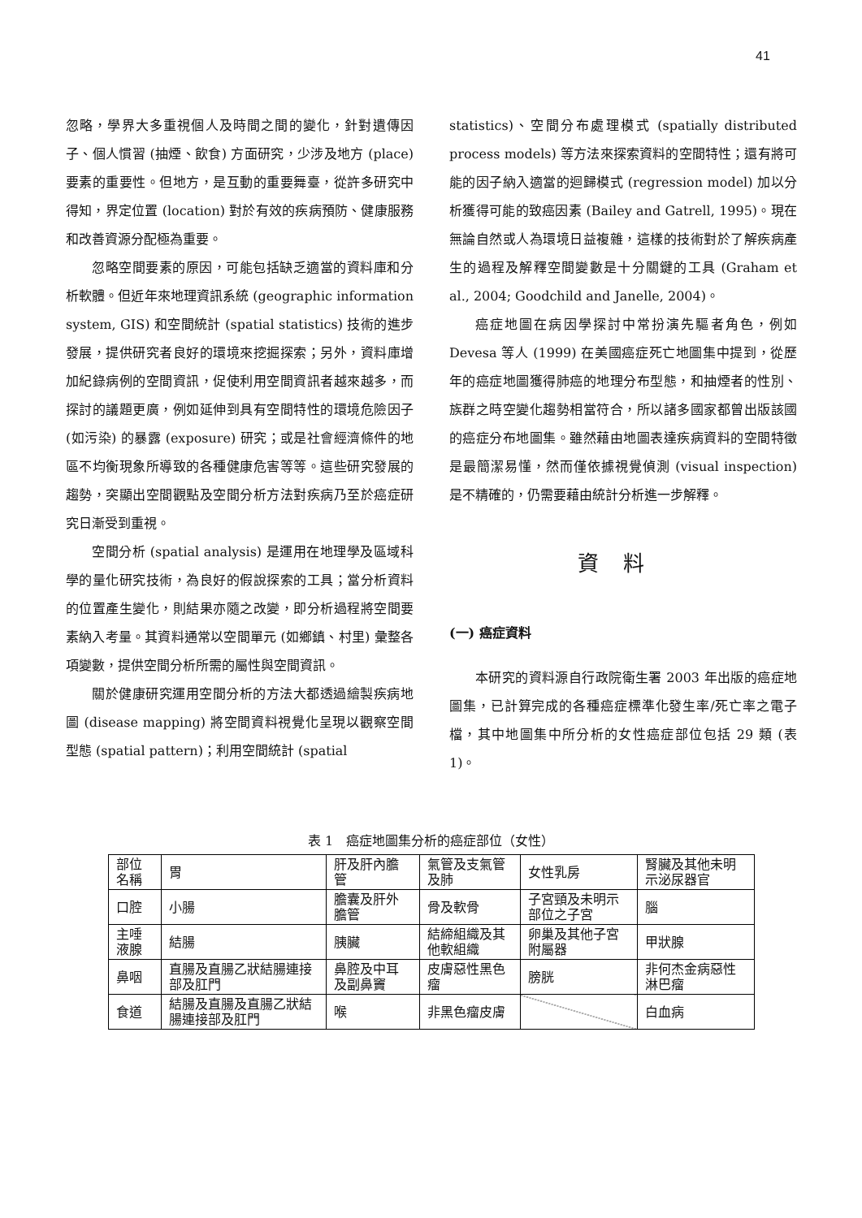41
忽略，學界大多重視個人及時間之間的變化，針對遺傳因子、個人慣習 (抽煙、飲食) 方面研究，少涉及地方 (place) 要素的重要性。但地方，是互動的重要舞臺，從許多研究中得知，界定位置 (location) 對於有效的疾病預防、健康服務和改善資源分配極為重要。
忽略空間要素的原因，可能包括缺乏適當的資料庫和分析軟體。但近年來地理資訊系統 (geographic information system, GIS) 和空間統計 (spatial statistics) 技術的進步發展，提供研究者良好的環境來挖掘探索；另外，資料庫增加紀錄病例的空間資訊，促使利用空間資訊者越來越多，而探討的議題更廣，例如延伸到具有空間特性的環境危險因子 (如污染) 的暴露 (exposure) 研究；或是社會經濟條件的地區不均衡現象所導致的各種健康危害等等。這些研究發展的趨勢，突顯出空間觀點及空間分析方法對疾病乃至於癌症研究日漸受到重視。
空間分析 (spatial analysis) 是運用在地理學及區域科學的量化研究技術，為良好的假說探索的工具；當分析資料的位置產生變化，則結果亦隨之改變，即分析過程將空間要素納入考量。其資料通常以空間單元 (如鄉鎮、村里) 彙整各項變數，提供空間分析所需的屬性與空間資訊。
關於健康研究運用空間分析的方法大都透過繪製疾病地圖 (disease mapping) 將空間資料視覺化呈現以觀察空間型態 (spatial pattern)；利用空間統計 (spatial
statistics)、空間分布處理模式 (spatially distributed process models) 等方法來探索資料的空間特性；還有將可能的因子納入適當的迴歸模式 (regression model) 加以分析獲得可能的致癌因素 (Bailey and Gatrell, 1995)。現在無論自然或人為環境日益複雜，這樣的技術對於了解疾病產生的過程及解釋空間變數是十分關鍵的工具 (Graham et al., 2004; Goodchild and Janelle, 2004)。
癌症地圖在病因學探討中常扮演先驅者角色，例如 Devesa 等人 (1999) 在美國癌症死亡地圖集中提到，從歷年的癌症地圖獲得肺癌的地理分布型態，和抽煙者的性別、族群之時空變化趨勢相當符合，所以諸多國家都曾出版該國的癌症分布地圖集。雖然藉由地圖表達疾病資料的空間特徵是最簡潔易懂，然而僅依據視覺偵測 (visual inspection) 是不精確的，仍需要藉由統計分析進一步解釋。
資料
(一) 癌症資料
本研究的資料源自行政院衛生署 2003 年出版的癌症地圖集，已計算完成的各種癌症標準化發生率/死亡率之電子檔，其中地圖集中所分析的女性癌症部位包括 29 類 (表 1)。
表 1　癌症地圖集分析的癌症部位（女性）
| 部位名稱 | 胃 | 肝及肝內膽管 | 氣管及支氣管及肺 | 女性乳房 | 腎臟及其他未明示泌尿器官 |
| 口腔 | 小腸 | 膽囊及肝外膽管 | 骨及軟骨 | 子宮頸及未明示部位之子宮 | 腦 |
| 主唾液腺 | 結腸 | 胰臟 | 結締組織及其他軟組織 | 卵巢及其他子宮附屬器 | 甲狀腺 |
| 鼻咽 | 直腸及直腸乙狀結腸連接部及肛門 | 鼻腔及中耳及副鼻竇 | 皮膚惡性黑色瘤 | 膀胱 | 非何杰金病惡性淋巴瘤 |
| 食道 | 結腸及直腸及直腸乙狀結腸連接部及肛門 | 喉 | 非黑色瘤皮膚 | | 白血病 |